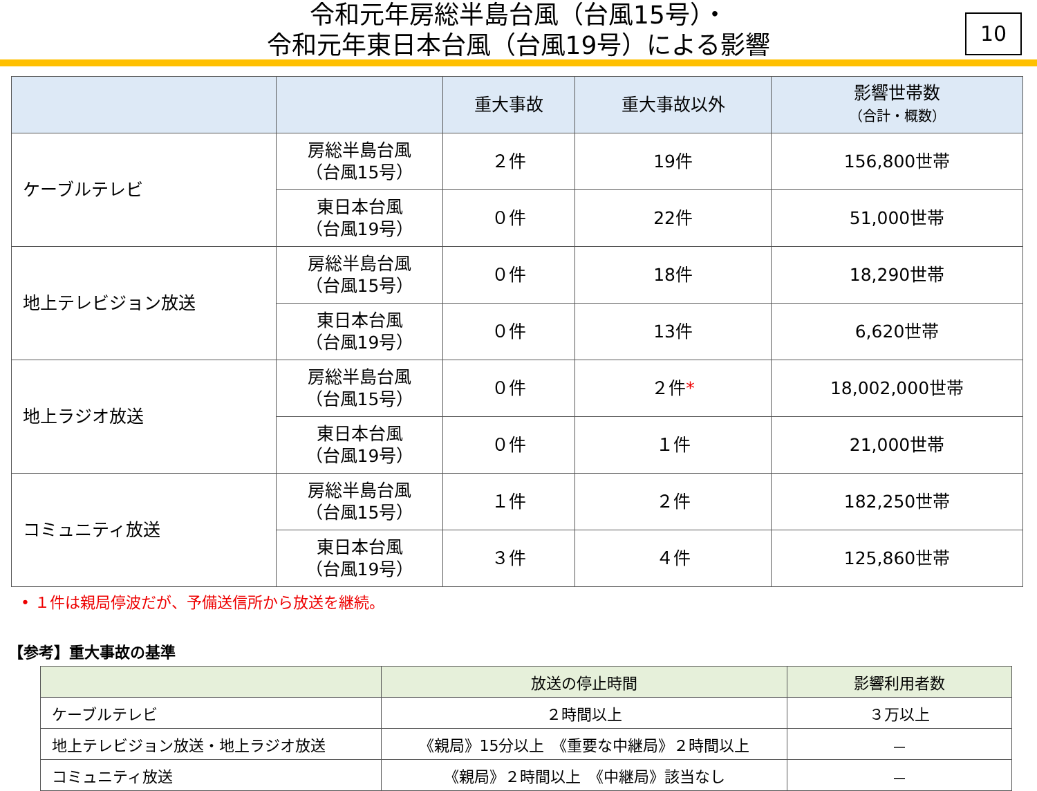令和元年房総半島台風（台風15号）・
令和元年東日本台風（台風19号）による影響
10
| | | 重大事故 | 重大事故以外 | 影響世帯数 （合計・概数） |
| --- | --- | --- | --- | --- |
| ケーブルテレビ | 房総半島台風 （台風15号） | ２件 | 19件 | 156,800世帯 |
| | 東日本台風 （台風19号） | ０件 | 22件 | 51,000世帯 |
| 地上テレビジョン放送 | 房総半島台風 （台風15号） | ０件 | 18件 | 18,290世帯 |
| | 東日本台風 （台風19号） | ０件 | 13件 | 6,620世帯 |
| 地上ラジオ放送 | 房総半島台風 （台風15号） | ０件 | ２件 * | 18,002,000世帯 |
| | 東日本台風 （台風19号） | ０件 | １件 | 21,000世帯 |
| コミュニティ放送 | 房総半島台風 （台風15号） | １件 | ２件 | 182,250世帯 |
| | 東日本台風 （台風19号） | ３件 | ４件 | 125,860世帯 |
• １件は親局停波だが、予備送信所から放送を継続。
【参考】重大事故の基準
| | 放送の停止時間 | 影響利用者数 |
| --- | --- | --- |
| ケーブルテレビ | ２時間以上 | ３万以上 |
| 地上テレビジョン放送・地上ラジオ放送 | 《親局》15分以上 《重要な中継局》２時間以上 | － |
| コミュニティ放送 | 《親局》２時間以上 《中継局》該当なし | － |